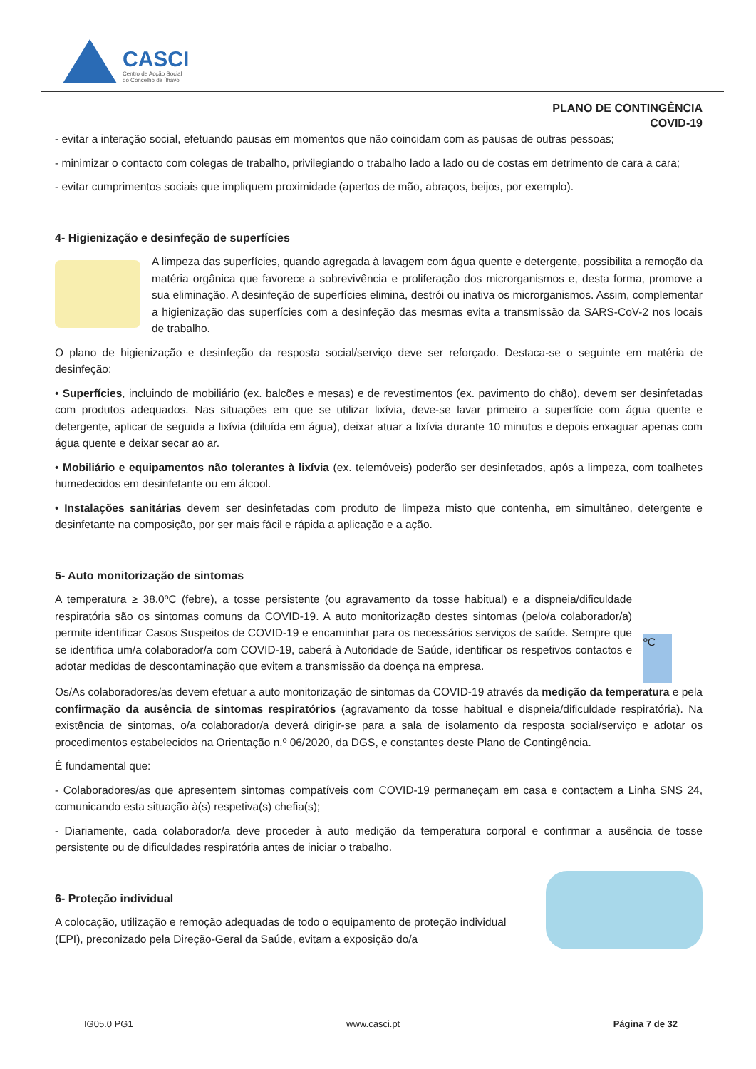CASCI
Centro de Acção Social
do Concelho de Ílhavo
PLANO DE CONTINGÊNCIA
COVID-19
- evitar a interação social, efetuando pausas em momentos que não coincidam com as pausas de outras pessoas;
- minimizar o contacto com colegas de trabalho, privilegiando o trabalho lado a lado ou de costas em detrimento de cara a cara;
- evitar cumprimentos sociais que impliquem proximidade (apertos de mão, abraços, beijos, por exemplo).
4- Higienização e desinfeção de superfícies
A limpeza das superfícies, quando agregada à lavagem com água quente e detergente, possibilita a remoção da matéria orgânica que favorece a sobrevivência e proliferação dos microrganismos e, desta forma, promove a sua eliminação. A desinfeção de superfícies elimina, destrói ou inativa os microrganismos. Assim, complementar a higienização das superfícies com a desinfeção das mesmas evita a transmissão da SARS-CoV-2 nos locais de trabalho.
O plano de higienização e desinfeção da resposta social/serviço deve ser reforçado. Destaca-se o seguinte em matéria de desinfeção:
• Superfícies, incluindo de mobiliário (ex. balcões e mesas) e de revestimentos (ex. pavimento do chão), devem ser desinfetadas com produtos adequados. Nas situações em que se utilizar lixívia, deve-se lavar primeiro a superfície com água quente e detergente, aplicar de seguida a lixívia (diluída em água), deixar atuar a lixívia durante 10 minutos e depois enxaguar apenas com água quente e deixar secar ao ar.
• Mobiliário e equipamentos não tolerantes à lixívia (ex. telemóveis) poderão ser desinfetados, após a limpeza, com toalhetes humedecidos em desinfetante ou em álcool.
• Instalações sanitárias devem ser desinfetadas com produto de limpeza misto que contenha, em simultâneo, detergente e desinfetante na composição, por ser mais fácil e rápida a aplicação e a ação.
5- Auto monitorização de sintomas
A temperatura ≥ 38.0ºC (febre), a tosse persistente (ou agravamento da tosse habitual) e a dispneia/dificuldade respiratória são os sintomas comuns da COVID-19. A auto monitorização destes sintomas (pelo/a colaborador/a) permite identificar Casos Suspeitos de COVID-19 e encaminhar para os necessários serviços de saúde. Sempre que se identifica um/a colaborador/a com COVID-19, caberá à Autoridade de Saúde, identificar os respetivos contactos e adotar medidas de descontaminação que evitem a transmissão da doença na empresa.
ºC
Os/As colaboradores/as devem efetuar a auto monitorização de sintomas da COVID-19 através da medição da temperatura e pela confirmação da ausência de sintomas respiratórios (agravamento da tosse habitual e dispneia/dificuldade respiratória). Na existência de sintomas, o/a colaborador/a deverá dirigir-se para a sala de isolamento da resposta social/serviço e adotar os procedimentos estabelecidos na Orientação n.º 06/2020, da DGS, e constantes deste Plano de Contingência.
É fundamental que:
- Colaboradores/as que apresentem sintomas compatíveis com COVID-19 permaneçam em casa e contactem a Linha SNS 24, comunicando esta situação à(s) respetiva(s) chefia(s);
- Diariamente, cada colaborador/a deve proceder à auto medição da temperatura corporal e confirmar a ausência de tosse persistente ou de dificuldades respiratória antes de iniciar o trabalho.
6- Proteção individual
A colocação, utilização e remoção adequadas de todo o equipamento de proteção individual (EPI), preconizado pela Direção-Geral da Saúde, evitam a exposição do/a
IG05.0 PG1 www.casci.pt Página 7 de 32